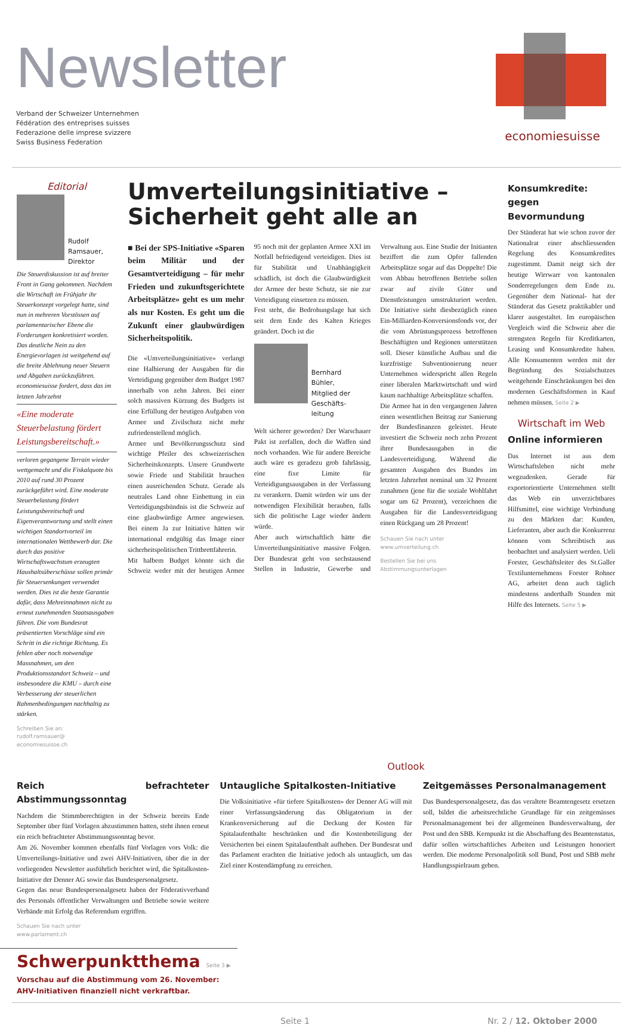Newsletter
Verband der Schweizer Unternehmen
Fédération des entreprises suisses
Federazione delle imprese svizzere
Swiss Business Federation
economiesuisse
Editorial
Rudolf
Ramsauer,
Direktor
Die Steuerdiskussion ist auf breiter Front in Gang gekommen. Nachdem die Wirtschaft im Frühjahr ihr Steuerkonzept vorgelegt hatte, sind nun in mehreren Vorstössen auf parlamentarischer Ebene die Forderungen konkretisiert worden. Das deutliche Nein zu den Energievorlagen ist weitgehend auf die breite Ablehnung neuer Steuern und Abgaben zurückzuführen. economiesuisse fordert, dass das im letzten Jahrzehnt
«Eine moderate Steuerbelastung fördert Leistungsbereitschaft.»
verloren gegangene Terrain wieder wettgemacht und die Fiskalquote bis 2010 auf rund 30 Prozent zurückgeführt wird. Eine moderate Steuerbelastung fördert Leistungsbereitschaft und Eigenverantwortung und stellt einen wichtigen Standortvorteil im internationalen Wettbewerb dar. Die durch das positive Wirtschaftswachstum erzeugten Haushaltsüberschüsse sollen primär für Steuersenkungen verwendet werden. Dies ist die beste Garantie dafür, dass Mehreinnahmen nicht zu erneut zunehmenden Staatsausgaben führen. Die vom Bundesrat präsentierten Vorschläge sind ein Schritt in die richtige Richtung. Es fehlen aber noch notwendige Massnahmen, um den Produktionsstandort Schweiz – und insbesondere die KMU – durch eine Verbesserung der steuerlichen Rahmenbedingungen nachhaltig zu stärken.
Schreiben Sie an:
rudolf.ramsauer@
economiesuisse.ch
Umverteilungsinitiative –
Sicherheit geht alle an
■ Bei der SPS-Initiative «Sparen beim Militär und der Gesamtverteidigung – für mehr Frieden und zukunftsgerichtete Arbeitsplätze» geht es um mehr als nur Kosten. Es geht um die Zukunft einer glaubwürdigen Sicherheitspolitik.
Die «Umverteilungsinitiative» verlangt eine Halbierung der Ausgaben für die Verteidigung gegenüber dem Budget 1987 innerhalb von zehn Jahren. Bei einer solch massiven Kürzung des Budgets ist eine Erfüllung der heutigen Aufgaben von Armee und Zivilschutz nicht mehr zufriedenstellend möglich.
Armee und Bevölkerungsschutz sind wichtige Pfeiler des schweizerischen Sicherheitskonzepts. Unsere Grundwerte sowie Friede und Stabilität brauchen einen ausreichenden Schutz. Gerade als neutrales Land ohne Einbettung in ein Verteidigungsbündnis ist die Schweiz auf eine glaubwürdige Armee angewiesen. Bei einem Ja zur Initiative hätten wir international endgültig das Image einer sicherheitspolitischen Trittbrettfahrerin.
Mit halbem Budget könnte sich die Schweiz weder mit der heutigen Armee 95 noch mit der geplanten Armee XXI im Notfall befriedigend verteidigen. Dies ist für Stabilität und Unabhängigkeit schädlich, ist doch die Glaubwürdigkeit der Armee der beste Schutz, sie nie zur Verteidigung einsetzen zu müssen.
Fest steht, die Bedrohungslage hat sich seit dem Ende des Kalten Krieges geändert. Doch ist die
Bernhard
Bühler,
Mitglied der
Geschäfts-
leitung
Welt sicherer geworden? Der Warschauer Pakt ist zerfallen, doch die Waffen sind noch vorhanden. Wie für andere Bereiche auch wäre es geradezu grob fahrlässig, eine fixe Limite für Verteidigungsausgaben in der Verfassung zu verankern. Damit würden wir uns der notwendigen Flexibilität berauben, falls sich die politische Lage wieder ändern würde.
Aber auch wirtschaftlich hätte die Umverteilungsinitiative massive Folgen. Der Bundesrat geht von sechstausend Stellen in Industrie, Gewerbe und Verwaltung aus. Eine Studie der Initianten beziffert die zum Opfer fallenden Arbeitsplätze sogar auf das Doppelte! Die vom Abbau betroffenen Betriebe sollen zwar auf zivile Güter und Dienstleistungen umstrukturiert werden. Die Initiative sieht diesbezüglich einen Ein-Milliarden-Konversionsfonds vor, der die vom Abrüstungsprozess betroffenen Beschäftigten und Regionen unterstützen soll. Dieser künstliche Aufbau und die kurzfristige Subventionierung neuer Unternehmen widerspricht allen Regeln einer liberalen Marktwirtschaft und wird kaum nachhaltige Arbeitsplätze schaffen.
Die Armee hat in den vergangenen Jahren einen wesentlichen Beitrag zur Sanierung der Bundesfinanzen geleistet. Heute investiert die Schweiz noch zehn Prozent ihrer Bundesausgaben in die Landesverteidigung. Während die gesamten Ausgaben des Bundes im letzten Jahrzehnt nominal um 32 Prozent zunahmen (jene für die soziale Wohlfahrt sogar um 62 Prozent), verzeichnen die Ausgaben für die Landesverteidigung einen Rückgang um 28 Prozent!
Schauen Sie nach unter
www.umverteilung.ch
Bestellen Sie bei uns
Abstimmungsunterlagen
Konsumkredite:
gegen Bevormundung
Der Ständerat hat wie schon zuvor der Nationalrat einer abschliessenden Regelung des Konsumkredites zugestimmt. Damit neigt sich der heutige Wirrwarr von kantonalen Sonderregelungen dem Ende zu. Gegenüber dem National- hat der Ständerat das Gesetz praktikabler und klarer ausgestaltet. Im europäischen Vergleich wird die Schweiz aber die strengsten Regeln für Kreditkarten, Leasing und Konsumkredite haben. Alle Konsumenten werden mit der Begründung des Sozialschutzes weitgehende Einschränkungen bei den modernen Geschäftsformen in Kauf nehmen müssen. Seite 2 ▶
Wirtschaft im Web
Online informieren
Das Internet ist aus dem Wirtschaftsleben nicht mehr wegzudenken. Gerade für exportorientierte Unternehmen stellt das Web ein unverzichtbares Hilfsmittel, eine wichtige Verbindung zu den Märkten dar: Kunden, Lieferanten, aber auch die Konkurrenz können vom Schreibtisch aus beobachtet und analysiert werden. Ueli Forster, Geschäftsleiter des St.Galler Textilunternehmens Forster Rohner AG, arbeitet denn auch täglich mindestens anderthalb Stunden mit Hilfe des Internets. Seite 5 ▶
Outlook
Reich befrachteter Abstimmungssonntag
Nachdem die Stimmberechtigten in der Schweiz bereits Ende September über fünf Vorlagen abzustimmen hatten, steht ihnen erneut ein reich befrachteter Abstimmungssonntag bevor.
Am 26. November kommen ebenfalls fünf Vorlagen vors Volk: die Umverteilungs-Initiative und zwei AHV-Initiativen, über die in der vorliegenden Newsletter ausführlich berichtet wird, die Spitalkosten-Initiative der Denner AG sowie das Bundespersonalgesetz.
Gegen das neue Bundespersonalgesetz haben der Föderativverband des Personals öffentlicher Verwaltungen und Betriebe sowie weitere Verbände mit Erfolg das Referendum ergriffen.
Schauen Sie nach unter
www.parlament.ch
Untaugliche Spitalkosten-Initiative
Die Volksinitiative «für tiefere Spitalkosten» der Denner AG will mit einer Verfassungsänderung das Obligatorium in der Krankenversicherung auf die Deckung der Kosten für Spitalaufenthalte beschränken und die Kostenbeteiligung der Versicherten bei einem Spitalaufenthalt aufheben. Der Bundesrat und das Parlament erachten die Initiative jedoch als untauglich, um das Ziel einer Kostendämpfung zu erreichen.
Zeitgemässes Personalmanagement
Das Bundespersonalgesetz, das das veraltete Beamtengesetz ersetzen soll, bildet die arbeitsrechtliche Grundlage für ein zeitgemässes Personalmanagement bei der allgemeinen Bundesverwaltung, der Post und den SBB. Kernpunkt ist die Abschaffung des Beamtenstatus, dafür sollen wirtschaftliches Arbeiten und Leistungen honoriert werden. Die moderne Personalpolitik soll Bund, Post und SBB mehr Handlungsspielraum geben.
Schwerpunktthema Seite 3 ▶
Vorschau auf die Abstimmung vom 26. November:
AHV-Initiativen finanziell nicht verkraftbar.
Seite 1 Nr. 2 / 12. Oktober 2000